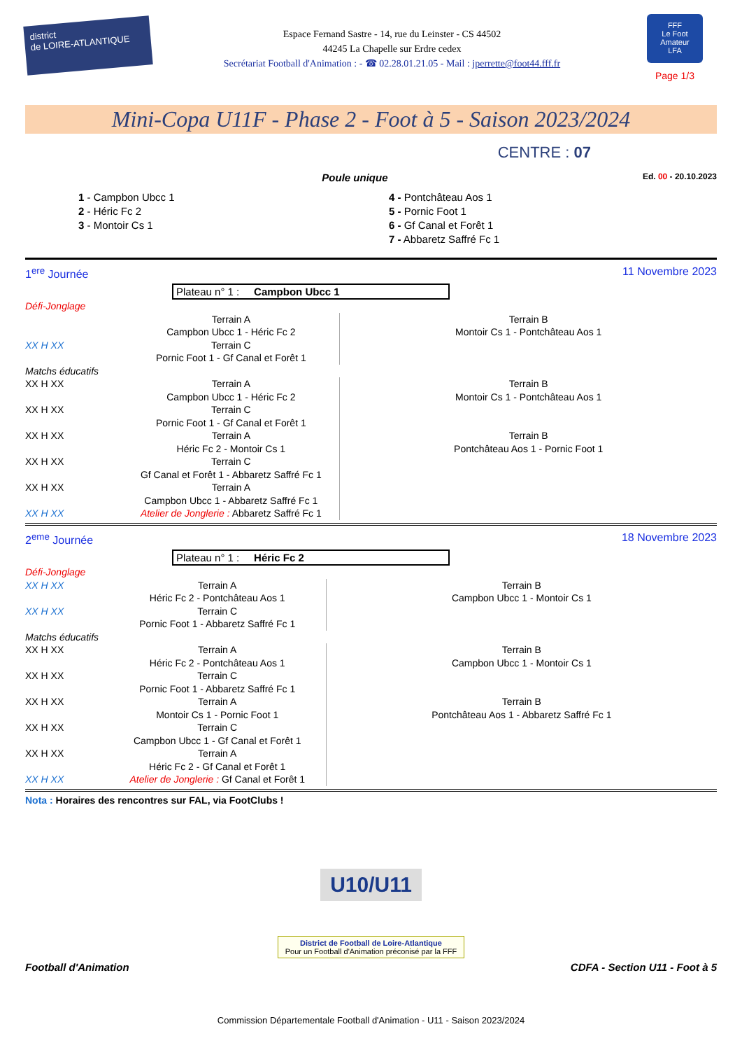district
de LOIRE-ATLANTIQUE
Espace Fernand Sastre - 14, rue du Leinster - CS 44502
44245 La Chapelle sur Erdre cedex
Secrétariat Football d'Animation : - ☎ 02.28.01.21.05 - Mail : jperrette@foot44.fff.fr
FFF
Le Foot Amateur
LFA
Page 1/3
Mini-Copa U11F - Phase 2 - Foot à 5 - Saison 2023/2024
CENTRE : 07
Poule unique
Ed. 00 - 20.10.2023
1 - Campbon Ubcc 1
2 - Héric Fc 2
3 - Montoir Cs 1
4 - Pontchâteau Aos 1
5 - Pornic Foot 1
6 - Gf Canal et Forêt 1
7 - Abbaretz Saffré Fc 1
1<sup>ere</sup> Journée 11 Novembre 2023
Plateau n° 1 : Campbon Ubcc 1
| Défi-Jonglage | | |
| | Terrain A Campbon Ubcc 1 - Héric Fc 2 | Terrain B Montoir Cs 1 - Pontchâteau Aos 1 |
| XX H XX | Terrain C Pornic Foot 1 - Gf Canal et Forêt 1 | |
| Matchs éducatifs | | |
| XX H XX | Terrain A Campbon Ubcc 1 - Héric Fc 2 | Terrain B Montoir Cs 1 - Pontchâteau Aos 1 |
| XX H XX | Terrain C Pornic Foot 1 - Gf Canal et Forêt 1 | |
| XX H XX | Terrain A Héric Fc 2 - Montoir Cs 1 | Terrain B Pontchâteau Aos 1 - Pornic Foot 1 |
| XX H XX | Terrain C Gf Canal et Forêt 1 - Abbaretz Saffré Fc 1 | |
| XX H XX | Terrain A Campbon Ubcc 1 - Abbaretz Saffré Fc 1 | |
| XX H XX | Atelier de Jonglerie : Abbaretz Saffré Fc 1 | |
2<sup>eme</sup> Journée 18 Novembre 2023
Plateau n° 1 : Héric Fc 2
| Défi-Jonglage | | |
| XX H XX | Terrain A Héric Fc 2 - Pontchâteau Aos 1 | Terrain B Campbon Ubcc 1 - Montoir Cs 1 |
| XX H XX | Terrain C Pornic Foot 1 - Abbaretz Saffré Fc 1 | |
| Matchs éducatifs | | |
| XX H XX | Terrain A Héric Fc 2 - Pontchâteau Aos 1 | Terrain B Campbon Ubcc 1 - Montoir Cs 1 |
| XX H XX | Terrain C Pornic Foot 1 - Abbaretz Saffré Fc 1 | |
| XX H XX | Terrain A Montoir Cs 1 - Pornic Foot 1 | Terrain B Pontchâteau Aos 1 - Abbaretz Saffré Fc 1 |
| XX H XX | Terrain C Campbon Ubcc 1 - Gf Canal et Forêt 1 | |
| XX H XX | Terrain A Héric Fc 2 - Gf Canal et Forêt 1 | |
| XX H XX | Atelier de Jonglerie : Gf Canal et Forêt 1 | |
Nota : Horaires des rencontres sur FAL, via FootClubs !
U10/U11
District de Football de Loire-Atlantique
Pour un Football d'Animation préconisé par la FFF
Football d'Animation CDFA - Section U11 - Foot à 5
Commission Départementale Football d'Animation - U11 - Saison 2023/2024